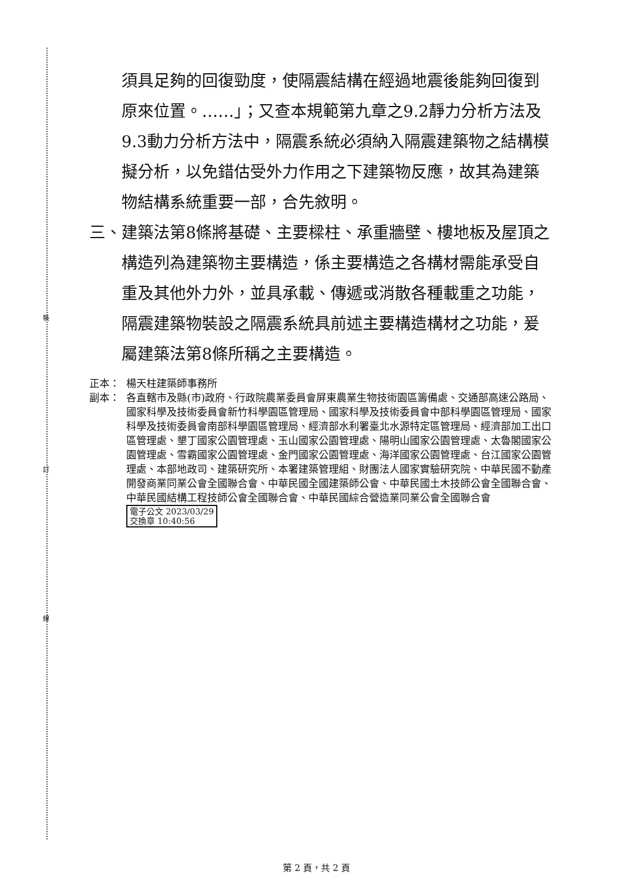裝
訂
線
須具足夠的回復勁度，使隔震結構在經過地震後能夠回復到原來位置。……」；又查本規範第九章之9.2靜力分析方法及9.3動力分析方法中，隔震系統必須納入隔震建築物之結構模擬分析，以免錯估受外力作用之下建築物反應，故其為建築物結構系統重要一部，合先敘明。
三、 建築法第8條將基礎、主要樑柱、承重牆壁、樓地板及屋頂之構造列為建築物主要構造，係主要構造之各構材需能承受自重及其他外力外，並具承載、傳遞或消散各種載重之功能，隔震建築物裝設之隔震系統具前述主要構造構材之功能，爰屬建築法第8條所稱之主要構造。
正本： 楊天柱建築師事務所
副本： 各直轄市及縣(市)政府、行政院農業委員會屏東農業生物技術園區籌備處、交通部高速公路局、國家科學及技術委員會新竹科學園區管理局、國家科學及技術委員會中部科學園區管理局、國家科學及技術委員會南部科學園區管理局、經濟部水利署臺北水源特定區管理局、經濟部加工出口區管理處、墾丁國家公園管理處、玉山國家公園管理處、陽明山國家公園管理處、太魯閣國家公園管理處、雪霸國家公園管理處、金門國家公園管理處、海洋國家公園管理處、台江國家公園管理處、本部地政司、建築研究所、本署建築管理組、財團法人國家實驗研究院、中華民國不動產開發商業同業公會全國聯合會、中華民國全國建築師公會、中華民國土木技師公會全國聯合會、中華民國結構工程技師公會全國聯合會、中華民國綜合營造業同業公會全國聯合會 電子公文 2023/03/29
交換章 10:40:56
第 2 頁，共 2 頁